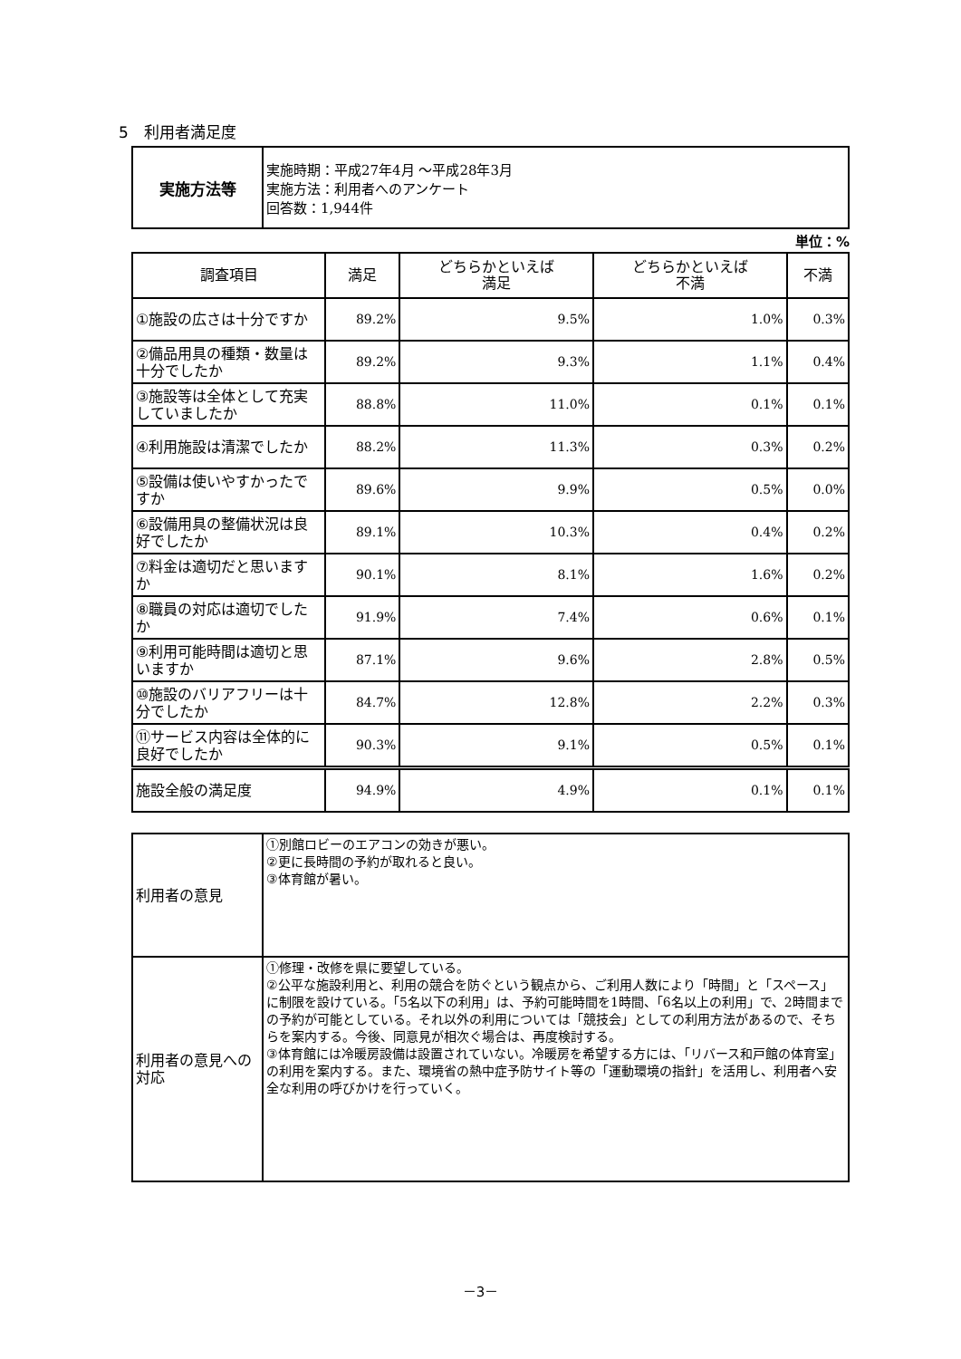5　利用者満足度
| 実施方法等 | 実施時期：平成27年4月 ～平成28年3月 実施方法：利用者へのアンケート 回答数：1,944件 |
単位：%
| 調査項目 | 満足 | どちらかといえば 満足 | どちらかといえば 不満 | 不満 |
| --- | --- | --- | --- | --- |
| ①施設の広さは十分ですか | 89.2% | 9.5% | 1.0% | 0.3% |
| ②備品用具の種類・数量は十分でしたか | 89.2% | 9.3% | 1.1% | 0.4% |
| ③施設等は全体として充実していましたか | 88.8% | 11.0% | 0.1% | 0.1% |
| ④利用施設は清潔でしたか | 88.2% | 11.3% | 0.3% | 0.2% |
| ⑤設備は使いやすかったですか | 89.6% | 9.9% | 0.5% | 0.0% |
| ⑥設備用具の整備状況は良好でしたか | 89.1% | 10.3% | 0.4% | 0.2% |
| ⑦料金は適切だと思いますか | 90.1% | 8.1% | 1.6% | 0.2% |
| ⑧職員の対応は適切でしたか | 91.9% | 7.4% | 0.6% | 0.1% |
| ⑨利用可能時間は適切と思いますか | 87.1% | 9.6% | 2.8% | 0.5% |
| ⑩施設のバリアフリーは十分でしたか | 84.7% | 12.8% | 2.2% | 0.3% |
| ⑪サービス内容は全体的に良好でしたか | 90.3% | 9.1% | 0.5% | 0.1% |
| 施設全般の満足度 | 94.9% | 4.9% | 0.1% | 0.1% |
| 利用者の意見 | ①別館ロビーのエアコンの効きが悪い。 ②更に長時間の予約が取れると良い。 ③体育館が暑い。 |
| 利用者の意見への対応 | ①修理・改修を県に要望している。 ②公平な施設利用と、利用の競合を防ぐという観点から、ご利用人数により「時間」と「スペース」に制限を設けている。「5名以下の利用」は、予約可能時間を1時間、「6名以上の利用」で、2時間までの予約が可能としている。それ以外の利用については「競技会」としての利用方法があるので、そちらを案内する。今後、同意見が相次ぐ場合は、再度検討する。 ③体育館には冷暖房設備は設置されていない。冷暖房を希望する方には、「リバース和戸館の体育室」の利用を案内する。また、環境省の熱中症予防サイト等の「運動環境の指針」を活用し、利用者へ安全な利用の呼びかけを行っていく。 |
－3－